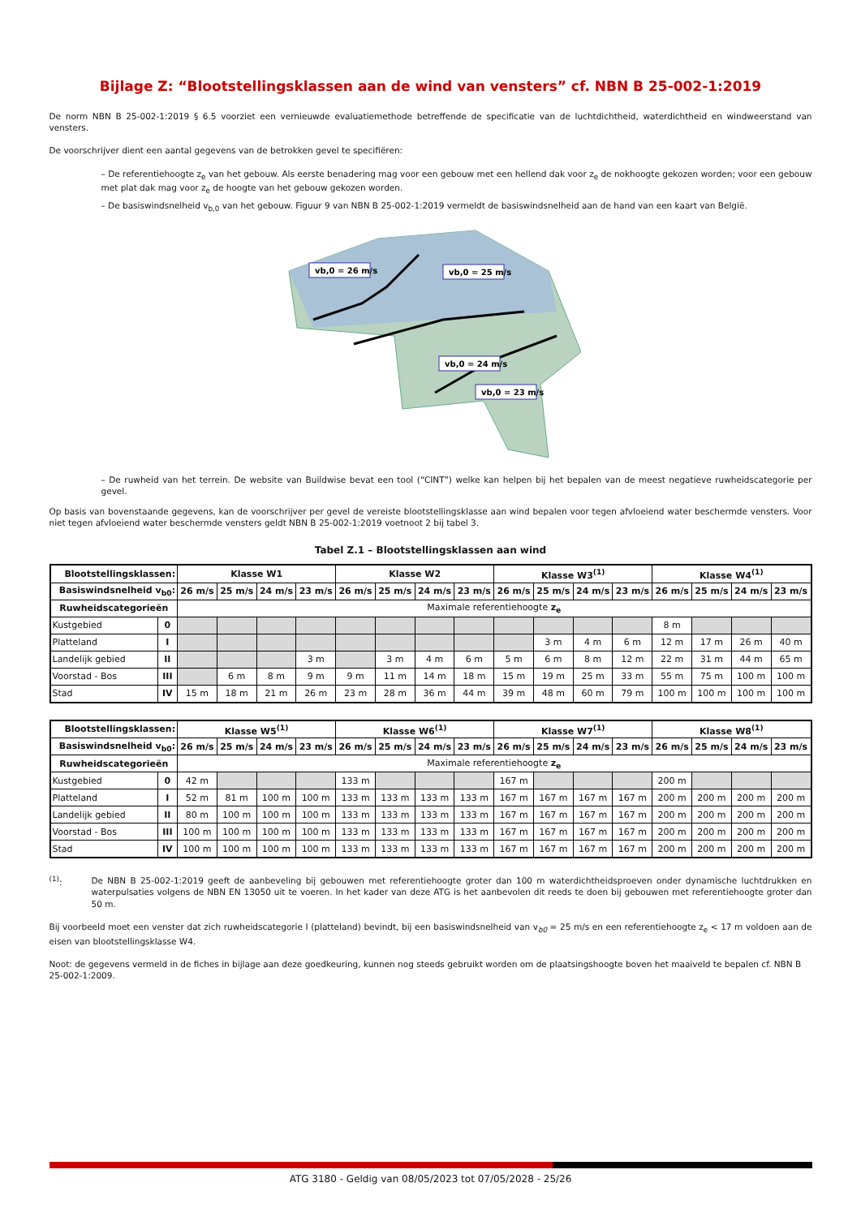Bijlage Z: “Blootstellingsklassen aan de wind van vensters” cf. NBN B 25-002-1:2019
De norm NBN B 25-002-1:2019 § 6.5 voorziet een vernieuwde evaluatiemethode betreffende de specificatie van de luchtdichtheid, waterdichtheid en windweerstand van vensters.
De voorschrijver dient een aantal gegevens van de betrokken gevel te specifiëren:
– De referentiehoogte z<sub>e</sub> van het gebouw. Als eerste benadering mag voor een gebouw met een hellend dak voor z<sub>e</sub> de nokhoogte gekozen worden; voor een gebouw met plat dak mag voor z<sub>e</sub> de hoogte van het gebouw gekozen worden.
– De basiswindsnelheid v<sub>b,0</sub> van het gebouw. Figuur 9 van NBN B 25-002-1:2019 vermeldt de basiswindsnelheid aan de hand van een kaart van België.
vb,0 = 26 m/s
vb,0 = 25 m/s
vb,0 = 24 m/s
vb,0 = 23 m/s
– De ruwheid van het terrein. De website van Buildwise bevat een tool (“CINT”) welke kan helpen bij het bepalen van de meest negatieve ruwheidscategorie per gevel.
Op basis van bovenstaande gegevens, kan de voorschrijver per gevel de vereiste blootstellingsklasse aan wind bepalen voor tegen afvloeiend water beschermde vensters. Voor niet tegen afvloeiend water beschermde vensters geldt NBN B 25-002-1:2019 voetnoot 2 bij tabel 3.
Tabel Z.1 – Blootstellingsklassen aan wind
| Blootstellingsklassen: | | Klasse W1 | | | | Klasse W2 | | | | Klasse W3<sup>(1)</sup> | | | | Klasse W4<sup>(1)</sup> | | | |
| --- | --- | --- | --- | --- | --- | --- | --- | --- | --- | --- | --- | --- | --- | --- | --- | --- | --- |
| Basiswindsnelheid v<sub>b0</sub>: | | 26 m/s | 25 m/s | 24 m/s | 23 m/s | 26 m/s | 25 m/s | 24 m/s | 23 m/s | 26 m/s | 25 m/s | 24 m/s | 23 m/s | 26 m/s | 25 m/s | 24 m/s | 23 m/s |
| Ruwheidscategorieën | | Maximale referentiehoogte z<sub>e</sub> | | | | | | | | | | | | | | | |
| Kustgebied | 0 | | | | | | | | | | | | | 8 m | | | |
| Platteland | I | | | | | | | | | | 3 m | 4 m | 6 m | 12 m | 17 m | 26 m | 40 m |
| Landelijk gebied | II | | | | 3 m | | 3 m | 4 m | 6 m | 5 m | 6 m | 8 m | 12 m | 22 m | 31 m | 44 m | 65 m |
| Voorstad - Bos | III | | 6 m | 8 m | 9 m | 9 m | 11 m | 14 m | 18 m | 15 m | 19 m | 25 m | 33 m | 55 m | 75 m | 100 m | 100 m |
| Stad | IV | 15 m | 18 m | 21 m | 26 m | 23 m | 28 m | 36 m | 44 m | 39 m | 48 m | 60 m | 79 m | 100 m | 100 m | 100 m | 100 m |
| Blootstellingsklassen: | | Klasse W5<sup>(1)</sup> | | | | Klasse W6<sup>(1)</sup> | | | | Klasse W7<sup>(1)</sup> | | | | Klasse W8<sup>(1)</sup> | | | |
| --- | --- | --- | --- | --- | --- | --- | --- | --- | --- | --- | --- | --- | --- | --- | --- | --- | --- |
| Basiswindsnelheid v<sub>b0</sub>: | | 26 m/s | 25 m/s | 24 m/s | 23 m/s | 26 m/s | 25 m/s | 24 m/s | 23 m/s | 26 m/s | 25 m/s | 24 m/s | 23 m/s | 26 m/s | 25 m/s | 24 m/s | 23 m/s |
| Ruwheidscategorieën | | Maximale referentiehoogte z<sub>e</sub> | | | | | | | | | | | | | | | |
| Kustgebied | 0 | 42 m | | | | 133 m | | | | 167 m | | | | 200 m | | | |
| Platteland | I | 52 m | 81 m | 100 m | 100 m | 133 m | 133 m | 133 m | 133 m | 167 m | 167 m | 167 m | 167 m | 200 m | 200 m | 200 m | 200 m |
| Landelijk gebied | II | 80 m | 100 m | 100 m | 100 m | 133 m | 133 m | 133 m | 133 m | 167 m | 167 m | 167 m | 167 m | 200 m | 200 m | 200 m | 200 m |
| Voorstad - Bos | III | 100 m | 100 m | 100 m | 100 m | 133 m | 133 m | 133 m | 133 m | 167 m | 167 m | 167 m | 167 m | 200 m | 200 m | 200 m | 200 m |
| Stad | IV | 100 m | 100 m | 100 m | 100 m | 133 m | 133 m | 133 m | 133 m | 167 m | 167 m | 167 m | 167 m | 200 m | 200 m | 200 m | 200 m |
<sup>(1)</sup>:
De NBN B 25-002-1:2019 geeft de aanbeveling bij gebouwen met referentiehoogte groter dan 100 m waterdichtheidsproeven onder dynamische luchtdrukken en waterpulsaties volgens de NBN EN 13050 uit te voeren. In het kader van deze ATG is het aanbevolen dit reeds te doen bij gebouwen met referentiehoogte groter dan 50 m.
Bij voorbeeld moet een venster dat zich ruwheidscategorie I (platteland) bevindt, bij een basiswindsnelheid van v<sub>b0</sub> = 25 m/s en een referentiehoogte z<sub>e</sub> < 17 m voldoen aan de eisen van blootstellingsklasse W4.
Noot: de gegevens vermeld in de fiches in bijlage aan deze goedkeuring, kunnen nog steeds gebruikt worden om de plaatsingshoogte boven het maaiveld te bepalen cf. NBN B 25-002-1:2009.
ATG 3180 - Geldig van 08/05/2023 tot 07/05/2028 - 25/26